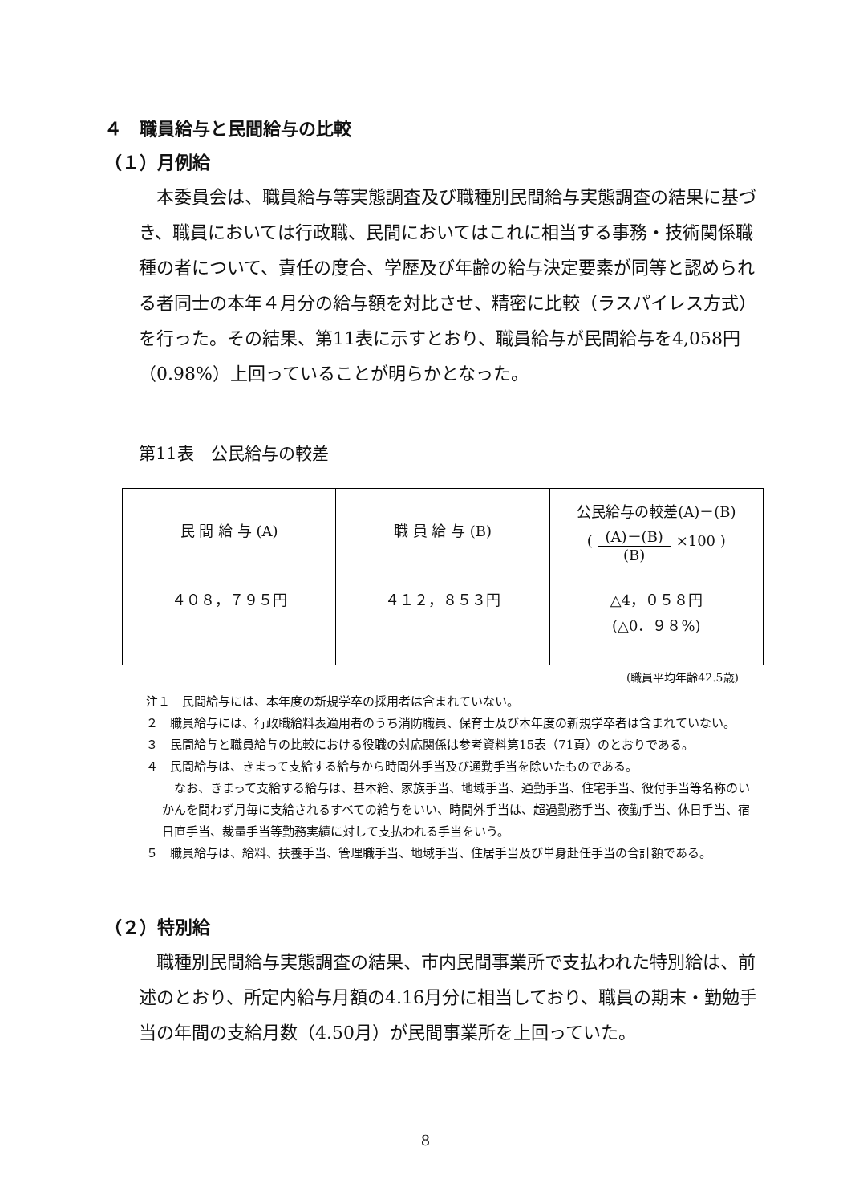４　職員給与と民間給与の比較
（１）月例給
本委員会は、職員給与等実態調査及び職種別民間給与実態調査の結果に基づき、職員においては行政職、民間においてはこれに相当する事務・技術関係職種の者について、責任の度合、学歴及び年齢の給与決定要素が同等と認められる者同士の本年４月分の給与額を対比させ、精密に比較（ラスパイレス方式）を行った。その結果、第11表に示すとおり、職員給与が民間給与を4,058円（0.98%）上回っていることが明らかとなった。
第11表　公民給与の較差
| 民 間 給 与 (A) | 職 員 給 与 (B) | 公民給与の較差(A)－(B) ( (A)－(B) (B) ×100 ) |
| ４０８，７９５円 | ４１２，８５３円 | △4，０５８円 (△0．９８%) |
(職員平均年齢42.5歳)
注１　民間給与には、本年度の新規学卒の採用者は含まれていない。
２　職員給与には、行政職給料表適用者のうち消防職員、保育士及び本年度の新規学卒者は含まれていない。
３　民間給与と職員給与の比較における役職の対応関係は参考資料第15表（71頁）のとおりである。
４　民間給与は、きまって支給する給与から時間外手当及び通勤手当を除いたものである。
　なお、きまって支給する給与は、基本給、家族手当、地域手当、通勤手当、住宅手当、役付手当等名称のいかんを問わず月毎に支給されるすべての給与をいい、時間外手当は、超過勤務手当、夜勤手当、休日手当、宿日直手当、裁量手当等勤務実績に対して支払われる手当をいう。
５　職員給与は、給料、扶養手当、管理職手当、地域手当、住居手当及び単身赴任手当の合計額である。
（２）特別給
職種別民間給与実態調査の結果、市内民間事業所で支払われた特別給は、前述のとおり、所定内給与月額の4.16月分に相当しており、職員の期末・勤勉手当の年間の支給月数（4.50月）が民間事業所を上回っていた。
8